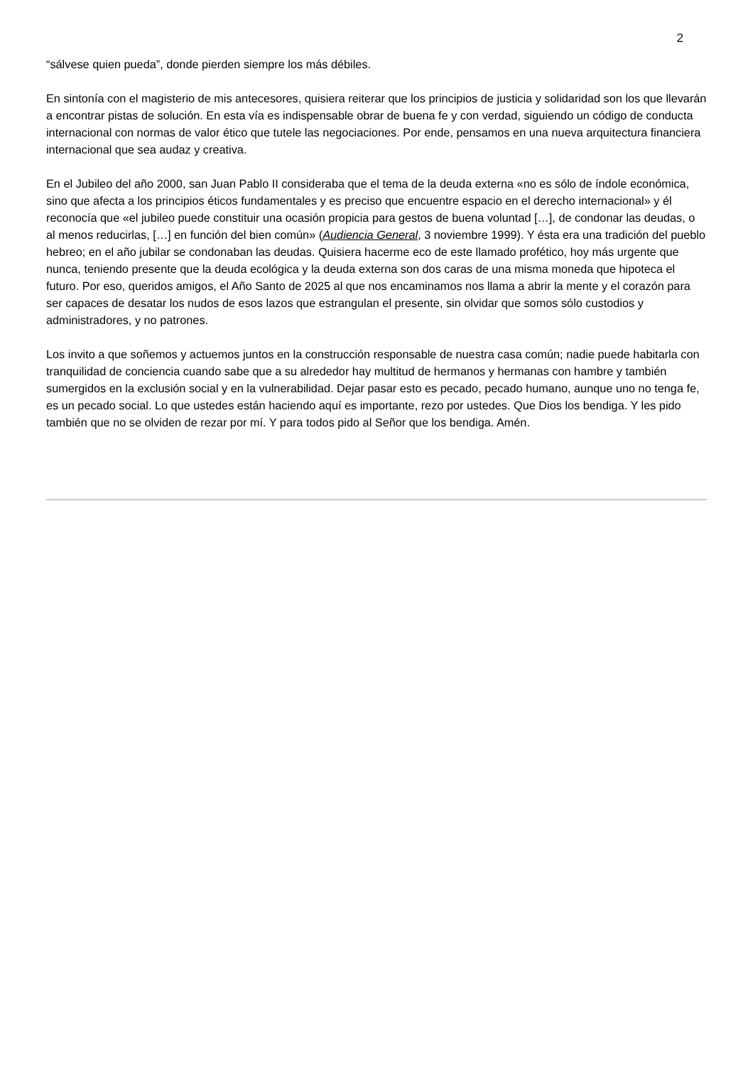2
“sálvese quien pueda”, donde pierden siempre los más débiles.
En sintonía con el magisterio de mis antecesores, quisiera reiterar que los principios de justicia y solidaridad son los que llevarán a encontrar pistas de solución. En esta vía es indispensable obrar de buena fe y con verdad, siguiendo un código de conducta internacional con normas de valor ético que tutele las negociaciones. Por ende, pensamos en una nueva arquitectura financiera internacional que sea audaz y creativa.
En el Jubileo del año 2000, san Juan Pablo II consideraba que el tema de la deuda externa «no es sólo de índole económica, sino que afecta a los principios éticos fundamentales y es preciso que encuentre espacio en el derecho internacional» y él reconocía que «el jubileo puede constituir una ocasión propicia para gestos de buena voluntad […], de condonar las deudas, o al menos reducirlas, […] en función del bien común» (Audiencia General, 3 noviembre 1999). Y ésta era una tradición del pueblo hebreo; en el año jubilar se condonaban las deudas. Quisiera hacerme eco de este llamado profético, hoy más urgente que nunca, teniendo presente que la deuda ecológica y la deuda externa son dos caras de una misma moneda que hipoteca el futuro. Por eso, queridos amigos, el Año Santo de 2025 al que nos encaminamos nos llama a abrir la mente y el corazón para ser capaces de desatar los nudos de esos lazos que estrangulan el presente, sin olvidar que somos sólo custodios y administradores, y no patrones.
Los invito a que soñemos y actuemos juntos en la construcción responsable de nuestra casa común; nadie puede habitarla con tranquilidad de conciencia cuando sabe que a su alrededor hay multitud de hermanos y hermanas con hambre y también sumergidos en la exclusión social y en la vulnerabilidad. Dejar pasar esto es pecado, pecado humano, aunque uno no tenga fe, es un pecado social. Lo que ustedes están haciendo aquí es importante, rezo por ustedes. Que Dios los bendiga. Y les pido también que no se olviden de rezar por mí. Y para todos pido al Señor que los bendiga. Amén.